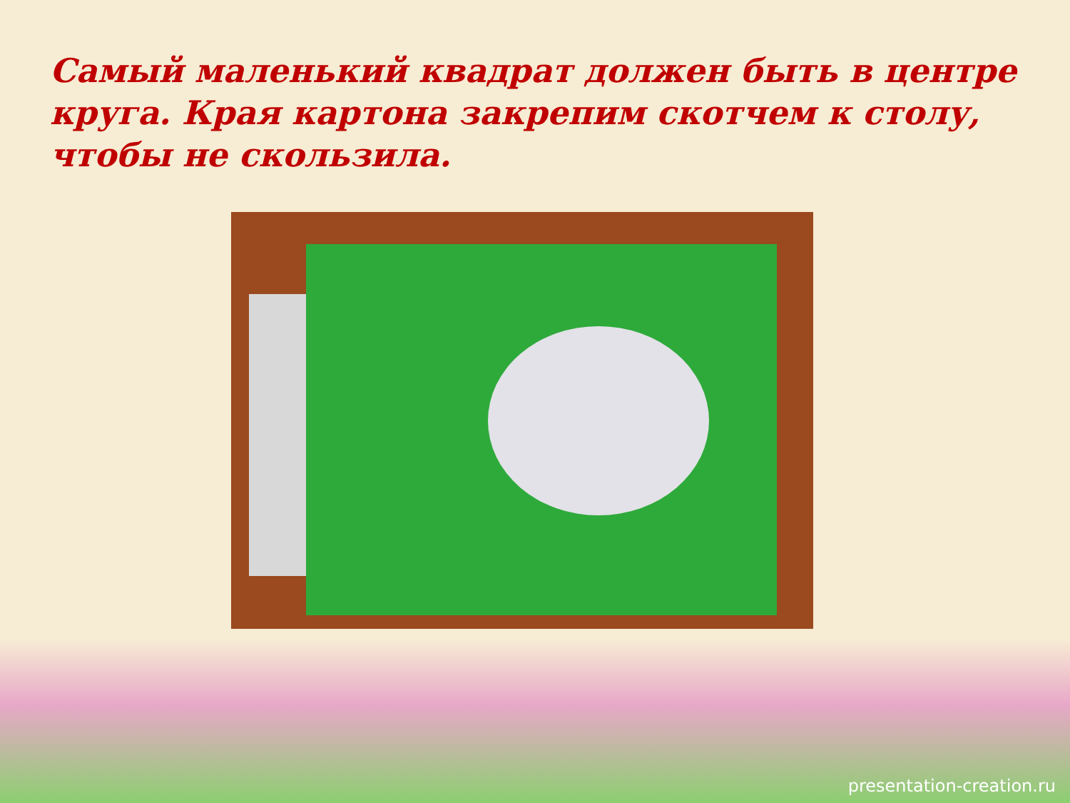Самый маленький квадрат должен быть в центре круга. Края картона закрепим скотчем к столу, чтобы не скользила.
presentation-creation.ru